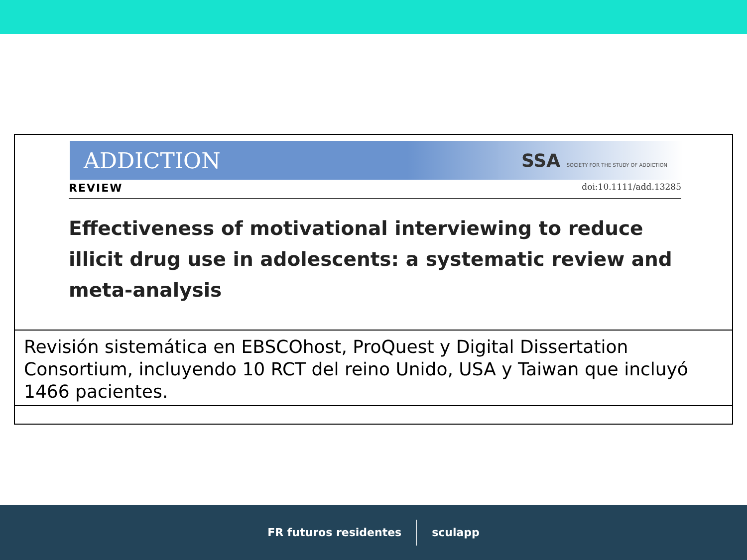ADDICTION SSA SOCIETY FOR THE STUDY OF ADDICTION
REVIEW doi:10.1111/add.13285
Effectiveness of motivational interviewing to reduce illicit drug use in adolescents: a systematic review and meta-analysis
Revisión sistemática en EBSCOhost, ProQuest y Digital Dissertation Consortium, incluyendo 10 RCT del reino Unido, USA y Taiwan que incluyó 1466 pacientes.
FR futuros residentes sculapp